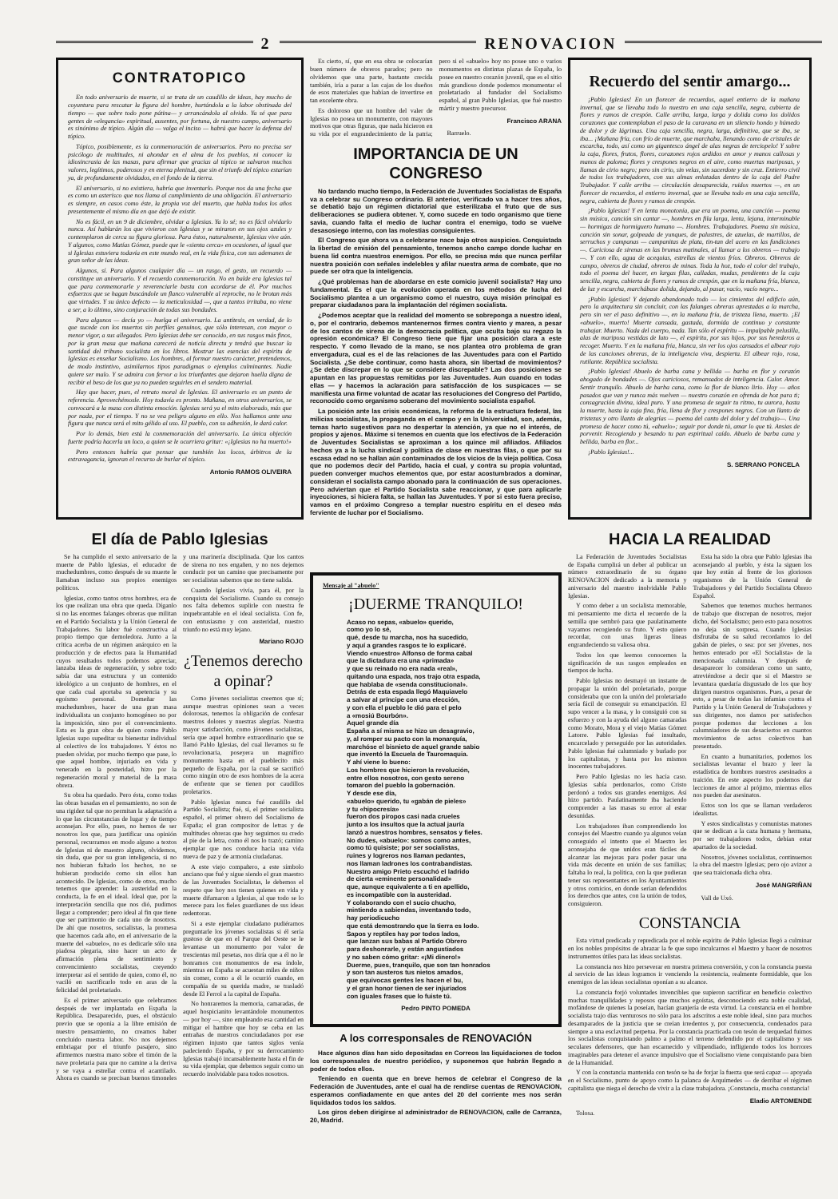2 RENOVACION
CONTRATOPICO
En todo aniversario de muerte, si se trata de un caudillo de ideas, hay mucho de coyuntura para rescatar la figura del hombre, hurtándola a la labor obstinada del tiempo — que sobre todo pone pátina— y arrancándola al olvido. Ya sé que para gentes de «elegancia» espiritual, ausentes, por fortuna, de nuestro campo, aniversario es sinónimo de tópico. Algún día — valga el inciso — habrá que hacer la defensa del tópico.
Tópico, posiblemente, es la conmemoración de aniversarios. Pero no precisa ser psicólogo de multitudes, ni ahondar en el alma de los pueblos, ni conocer la idiosincrasia de las masas, para afirmar que gracias al tópico se salvaron muchos valores, legítimos, poderosos y en eterna plenitud, que sin el triunfo del tópico estarían ya, de profundamente olvidados, en el fondo de la tierra.
El aniversario, si no existiera, habría que inventarlo. Porque nos da una fecha que es como un asterisco que nos llama al cumplimiento de una obligación. El aniversario es siempre, en casos como éste, la propia voz del muerto, que habla todos los años presentemente el mismo día en que dejó de existir.
No es fácil, en un 9 de diciembre, olvidar a Iglesias. Ya lo sé; no es fácil olvidarlo nunca. Así hablarán los que vivieron con Iglesias y se miraron en sus ojos azules y contemplaron de cerca su figura gloriosa. Para éstos, naturalmente, Iglesias vive aún. Y algunos, como Matías Gómez, puede que le «sienta cerca» en ocasiones, al igual que si Iglesias estuviera todavía en este mundo real, en la vida física, con sus ademanes de gran señor de las ideas.
Algunos, sí. Para algunos cualquier día — un rasgo, el gesto, un recuerdo — constituye un aniversario. Y el recuerdo conmemoración. No en balde era Iglesias tal que para conmemorarle y reverenciarle basta con acordarse de él. Por muchos esfuerzos que se hagan buscándole un flanco vulnerable al reproche, no le brotan más que virtudes. Y su único defecto — la meticulosidad —, que a tantos irritaba, no viene a ser, a lo último, sino conjuración de todas sus bondades.
Para algunos — decía yo — huelga el aniversario. La antítesis, en verdad, de lo que sucede con los muertos sin perfiles genuinos, que sólo interesan, con mayor o menor vigor, a sus allegados. Pero Iglesias debe ser conocido, en sus rasgos más finos, por la gran masa que mañana carecerá de noticia directa y tendrá que buscar la santidad del tribuno socialista en los libros. Mostrar las esencias del espíritu de Iglesias es enseñar Socialismo. Los hombres, al formar nuestro carácter, pretendemos, de modo instintivo, asimilarnos tipos paradigmas o ejemplos culminantes. Nadie quiere ser malo. Y se admira con fervor a los triunfantes que dejaron huella digna de recibir el beso de los que ya no pueden seguirles en el sendero material.
Hay que hacer, pues, el retrato moral de Iglesias. El aniversario es un punto de referencia. Aprovechémosle. Hoy todavía es pronto. Mañana, en otros aniversarios, se convocará a la masa con distinta emoción. Iglesias será ya el mito elaborado, más que por nada, por el tiempo. Y no se vea peligro alguno en ello. Nos hallamos ante una figura que nunca será el mito gélido al uso. El pueblo, con su adhesión, le dará calor.
Por lo demás, bien está la conmemoración del aniversario. La única objeción fuerte podría hacerla un loco, a quien se le ocurriera gritar: «¡Iglesias no ha muerto!»
Pero entonces habría que pensar que también los locos, árbitros de la extravagancia, ignoran el recurso de burlar el tópico.
Antonio RAMOS OLIVEIRA
Es cierto, sí, que en esa obra se colocarían buen número de obreros parados; pero no olvidemos que una parte, bastante crecida también, iría a parar a las cajas de los dueños de esos materiales que habían de invertirse en tan excelente obra.
Es doloroso que un hombre del valer de Iglesias no posea un monumento, con mayores motivos que otras figuras, que nada hicieron en su vida por el engrandecimiento de la patria; pero si el «abuelo» hoy no posee uno o varios monumentos en distintas plazas de España, lo posee en nuestro corazón juvenil, que es el sitio más grandioso donde podemos monumentar el proletariado al fundador del Socialismo español, al gran Pablo Iglesias, que fué nuestro mártir y nuestro precursor.
Francisco ARANA
Barruelo.
IMPORTANCIA DE UN CONGRESO
No tardando mucho tiempo, la Federación de Juventudes Socialistas de España va a celebrar su Congreso ordinario. El anterior, verificado va a hacer tres años, se debatió bajo un régimen dictatorial que esterilizaba el fruto que de sus deliberaciones se pudiera obtener. Y, como sucede en todo organismo que tiene savia, cuando falta el medio de luchar contra el enemigo, todo se vuelve desasosiego interno, con las molestias consiguientes.
El Congreso que ahora va a celebrarse nace bajo otros auspicios. Conquistada la libertad de emisión del pensamiento, tenemos ancho campo donde luchar en buena lid contra nuestros enemigos. Por ello, se precisa más que nunca perfilar nuestra posición con señales indelebles y afilar nuestra arma de combate, que no puede ser otra que la inteligencia.
¿Qué problemas han de abordarse en este comicio juvenil socialista? Hay uno fundamental. Es el que la evolución operada en los métodos de lucha del Socialismo plantea a un organismo como el nuestro, cuya misión principal es preparar ciudadanos para la implantación del régimen socialista.
¿Podemos aceptar que la realidad del momento se sobreponga a nuestro ideal, o, por el contrario, debemos mantenernos firmes contra viento y marea, a pesar de los cantos de sirena de la democracia política, que oculta bajo su regazo la opresión económica? El Congreso tiene que fijar una posición clara a este respecto. Y como llevado de la mano, se nos plantea otro problema de gran envergadura, cual es el de las relaciones de las Juventudes para con el Partido Socialista. ¿Se debe continuar, como hasta ahora, sin libertad de movimientos? ¿Se debe discrepar en lo que se considere discrepable? Las dos posiciones se apuntan en las propuestas remitidas por las Juventudes. Aun cuando en todas ellas — y hacemos la aclaración para satisfacción de los suspicaces — se manifiesta una firme voluntad de acatar las resoluciones del Congreso del Partido, reconocido como organismo soberano del movimiento socialista español.
La posición ante las crisis económicas, la reforma de la estructura federal, las milicias socialistas, la propaganda en el campo y en la Universidad, son, además, temas harto sugestivos para no despertar la atención, ya que no el interés, de propios y ajenos. Máxime si tenemos en cuenta que los efectivos de la Federación de Juventudes Socialistas se aproximan a los quince mil afiliados. Afiliados hechos ya a la lucha sindical y política de clase en nuestras filas, o que por su escasa edad no se hallan aún contaminados de los vicios de la vieja política. Cosa que no podemos decir del Partido, hacia el cual, y contra su propia voluntad, pueden converger muchos elementos que, por estar acostumbrados a dominar, consideran el socialista campo abonado para la continuación de sus operaciones. Pero adviertan que el Partido Socialista sabe reaccionar, y que para aplicarle inyecciones, si hiciera falta, se hallan las Juventudes. Y por si esto fuera preciso, vamos en el próximo Congreso a templar nuestro espíritu en el deseo más ferviente de luchar por el Socialismo.
Recuerdo del sentir amargo...
¡Pablo Iglesias! En un florecer de recuerdos, aquel entierro de la mañana invernal, que se llevaba todo lo nuestro en una caja sencilla, negra, cubierta de flores y ramos de crespón. Calle arriba, larga, larga y dolida como los dolidos corazones que contemplaban el paso de la caravana en un silencio hondo y húmedo de dolor y de lágrimas. Una caja sencilla, negra, larga, definitiva, que se iba, se iba... ¡Mañana fría, con frío de muerte, que marchaba, llenando como de cristales de escarcha, todo, así como un gigantesco ángel de alas negras de terciopelo! Y sobre la caja, flores, frutos, flores, corazones rojos ardidos en amor y manos callosas y manos de paloma; flores y crespones negros en el aire, como muertas mariposas, y llamas de cirio negro; pero sin cirio, sin velas, sin sacerdote y sin cruz. Entierro civil de todos los trabajadores, con sus almas enlutadas dentro de la caja del Padre Trabajador. Y calle arriba — circulación desaparecida, ruidos muertos —, en un florecer de recuerdos, el entierro invernal, que se llevaba todo en una caja sencilla, negra, cubierta de flores y ramos de crespón.
¡Pablo Iglesias! Y en lenta monotonía, que era un poema, una canción — poema sin música, canción sin cantar —, hombres en fila larga, lenta, lejana, interminable — hormigas de hormiguero humano —. Hombres. Trabajadores. Poema sin música, canción sin sonar, golpeada de yunques, de palustres, de azuelas, de martillos, de serruchos y campanas — campanitas de plata, tin-tan del acero en las fundiciones —. Cariciosa de sirenas en las brumas matinales, al llamar a los obreros — trabajo —. Y con ello, agua de acequias, estrellas de vientos fríos. Obreros. Obreros de campo, obreros de ciudad, obreros de minas. Toda la hoz, todo el color del trabajo, todo el poema del hacer, en largas filas, calladas, mudas, pendientes de la caja sencilla, negra, cubierta de flores y ramos de crespón, que en la mañana fría, blanca, de luz y escarcha, marchábase dolida, dejando, al pasar, vacío, vacío negro...
¡Pablo Iglesias! Y dejando abandonado todo — los cimientos del edificio aún, pero la arquitectura sin concluir, con las falanges obreras aprestadas a la marcha, pero sin ver el paso definitivo —, en la mañana fría, de tristeza llena, muerto. ¡El «abuelo», muerto! Muerte cansada, gastada, dormida de continuo y constante trabajar. Muerto. Nada del cuerpo, nada. Tan sólo el espíritu — impalpable pelusilla, alas de mariposa vestidas de luto —, el espíritu, por sus hijos, por sus herederos a recoger. Muerto. Y en la mañana fría, blanca, sin ver los ojos cansados el albear rojo de las canciones obreras, de la inteligencia viva, despierta. El albear rojo, rosa, rutilante. República socialista.
¡Pablo Iglesias! Abuelo de barba cana y bellida — barba en flor y corazón ahogado de bondades —. Ojos cariciosos, remansados de inteligencia. Calor. Amor. Sentir tranquilo. Abuelo de barba cana, como la flor de blanco lirio. Hoy — años pasados que van y nunca más vuelven — nuestro corazón en ofrenda de hoz para ti; consagración divina, ideal puro. Y una promesa de seguir tu ritmo, tu aurora, hasta la muerte, hasta la caja fina, fría, llena de flor y crespones negros. Con un llanto de tristezas y otro llanto de alegrías — poema del canto del dolor y del trabajo—. Una promesa de hacer como tú, «abuelo»; seguir por donde tú, amar lo que tú. Ansias de porvenir. Recogiendo y besando tu pan espiritual caído. Abuelo de barba cana y bellida, barba en flor...
¡Pablo Iglesias!...
S. SERRANO PONCELA
El día de Pablo Iglesias
Se ha cumplido el sexto aniversario de la muerte de Pablo Iglesias, el educador de muchedumbres, como después de su muerte le llamaban incluso sus propios enemigos políticos.
Iglesias, como tantos otros hombres, era de los que realizan una obra que queda. Díganlo si no las enormes falanges obreras que militan en el Partido Socialista y la Unión General de Trabajadores. Su labor fué constructiva al propio tiempo que demoledora. Junto a la crítica acerba de un régimen anárquico en la producción y de efectos para la Humanidad cuyos resultados todos podemos apreciar, lanzaba ideas de regeneración, y sobre todo sabía dar una estructura y un contenido ideológico a un conjunto de hombres, en el que cada cual aportaba su apetencia y su egoísmo personal. Domeñar las muchedumbres, hacer de una gran masa individualista un conjunto homogéneo no por la imposición, sino por el convencimiento. Esta es la gran obra de quien como Pablo Iglesias supo supeditar su bienestar individual al colectivo de los trabajadores. Y éstos no pueden olvidar, por mucho tiempo que pase, lo que aquel hombre, injuriado en vida y venerado en la posteridad, hizo por la regeneración moral y material de la masa obrera.
Su obra ha quedado. Pero ésta, como todas las obras basadas en el pensamiento, no son de una rigidez tal que no permitan la adaptación a lo que las circunstancias de lugar y de tiempo aconsejan. Por ello, pues, no hemos de ser nosotros los que, para justificar una opinión personal, recurramos en modo alguno a textos de Iglesias ni de maestro alguno, olvidemos, sin duda, que por su gran inteligencia, si no nos hubieran faltado los hechos, no se hubieran producido como sin ellos han acontecido. De Iglesias, como de otros, mucho tenemos que aprender: la austeridad en la conducta, la fe en el ideal. Ideal que, por la interpretación sencilla que nos dió, pudimos llegar a comprender; pero ideal al fin que tiene que ser patrimonio de cada uno de nosotros. De ahí que nosotros, socialistas, la promesa que hacemos cada año, en el aniversario de la muerte del «abuelo», no es dedicarle sólo una piadosa plegaria, sino hacer un acto de afirmación plena de sentimiento y convencimiento socialistas, creyendo interpretar así el sentido de quien, como él, no vaciló en sacrificarlo todo en aras de la felicidad del proletariado.
Es el primer aniversario que celebramos después de ver implantada en España la República. Desaparecido, pues, el obstáculo previo que se oponía a la libre emisión de nuestro pensamiento, no creamos haber concluído nuestra labor. No nos dejemos embriagar por el triunfo pasajero, sino afirmemos nuestra mano sobre el timón de la nave proletaria para que no camine a la deriva y se vaya a estrellar contra el acantilado. Ahora es cuando se precisan buenos timoneles y una marinería disciplinada. Que los cantos de sirena no nos engañen, y no nos dejemos conducir por un camino que precisamente por ser socialistas sabemos que no tiene salida.
Cuando Iglesias vivía, para él, por la conquista del Socialismo. Cuando su consejo nos falta debemos suplirle con nuestra fe inquebrantable en el ideal socialista. Con fe, con entusiasmo y con austeridad, nuestro triunfo no está muy lejano.
Mariano ROJO
¿Tenemos derecho a opinar?
Como jóvenes socialistas creemos que sí; aunque nuestras opiniones sean a veces dolorosas, tenemos la obligación de confesar nuestros dolores y nuestras alegrías. Nuestra mayor satisfacción, como jóvenes socialistas, sería que aquel hombre extraordinario que se llamó Pablo Iglesias, del cual llevamos su fe revolucionaria, poseyera un magnífico monumento hasta en el pueblecito más pequeño de España, por la cual se sacrificó como ningún otro de esos hombres de la acera de enfrente que se tienen por caudillos proletarios.
Pablo Iglesias nunca fué caudillo del Partido Socialista; fué, sí, el primer socialista español, el primer obrero del Socialismo de España; el gran compositor de letras y de multitudes obreras que hoy seguimos su credo al pie de la letra, como él nos lo trazó; camino ejemplar que nos conduce hacia una vida nueva de paz y de armonía ciudadanas.
A este viejo compañero, a este símbolo anciano que fué y sigue siendo el gran maestro de las Juventudes Socialistas, le debemos el respeto que hoy nos tienen quienes en vida y muerte difamaron a Iglesias, al que todo se lo merece para los fieles guardianes de sus ideas redentoras.
Si a este ejemplar ciudadano pudiéramos preguntarle los jóvenes socialistas si él sería gustoso de que en el Parque del Oeste se le levantase un monumento por valor de trescientas mil pesetas, nos diría que a él no le honramos con monumentos de esa índole, mientras en España se acuestan miles de niños sin comer, como a él le ocurrió cuando, en compañía de su querida madre, se trasladó desde El Ferrol a la capital de España.
No honraremos la memoria, camaradas, de aquel hospicianito levantándole monumentos — por hoy —, sino empleando esa cantidad en mitigar el hambre que hoy se ceba en las entrañas de nuestros conciudadanos por ese régimen injusto que tantos siglos venía padeciendo España, y por su derrocamiento Iglesias trabajó incansablemente hasta el fin de su vida ejemplar, que debemos seguir como un recuerdo inolvidable para todos nosotros.
Mensaje al "abuelo"
¡DUERME TRANQUILO!
Acaso no sepas, «abuelo» querido, como yo lo sé, qué, desde tu marcha, nos ha sucedido, y aquí a grandes rasgos te lo explicaré. Viendo «nuestro» Alfonso de forma cabal que la dictadura era una «primada» y que su reinado no era nada «real», quitando una espada, nos trajo otra espada, que hablaba de «senda constitucional». Detrás de esta espada llegó Maquiavelo a salvar al príncipe con una elección, y con ella el pueblo le dió para el pelo a «mosiú Bourbón». Aquel grande día España a sí misma se hizo un desagravio, y, al romper su pacto con la monarquía, marchóse el bisnieto de aquel grande sabio que inventó la Escuela de Tauromaquia. Y ahí viene lo bueno: Los hombres que hicieron la revolución, entre ellos nosotros, con gesto sereno tomaron del pueblo la gobernación. Y desde ese día, «abuelo» querido, tu «gabán de pieles» y tu «hipocresía» fueron dos piropos casi nada crueles junto a los insultos que la actual jauría lanzó a nuestros hombres, sensatos y fieles. No dudes, «abuelo»: somos como antes, como tú quisiste; por ser socialistas, ruines y logreros nos llaman pedantes, nos llaman ladrones los contrabandistas. Nuestro amigo Prieto escuchó el ladrido de cierta «eminente personalidad» que, aunque equivalente a ti en apellido, es incompatible con la austeridad. Y colaborando con el sucio chucho, mintiendo a sabiendas, inventando todo, hay periodicucho que está demostrando que la tierra es lodo. Sapos y reptiles hay por todos lados, que lanzan sus babas al Partido Obrero para deshonrarle, y están angustiados y no saben cómo gritar: «¡Mi dinero!» Duerme, pues, tranquilo, que son tan honrados y son tan austeros tus nietos amados, que equivocas gentes les hacen el bu, y el gran honor tienen de ser injuriados con iguales frases que lo fuiste tú.
Pedro PINTO POMEDA
A los corresponsales de RENOVACIÓN
Hace algunos días han sido depositadas en Correos las liquidaciones de todos los corresponsales de nuestro periódico, y suponemos que habrán llegado a poder de todos ellos.
Teniendo en cuenta que en breve hemos de celebrar el Congreso de la Federación de Juventudes, ante el cual ha de rendirse cuentas de RENOVACION, esperamos confiadamente en que antes del 20 del corriente mes nos serán liquidados todos los saldos.
Los giros deben dirigirse al administrador de RENOVACION, calle de Carranza, 20, Madrid.
HACIA LA REALIDAD
La Federación de Juventudes Socialistas de España cumplirá un deber al publicar un número extraordinario de su órgano RENOVACION dedicado a la memoria y aniversario del maestro inolvidable Pablo Iglesias.
Y como deber a un socialista memorable, mi pensamiento me dicta el recuerdo de la semilla que sembró para que paulatinamente vayamos recogiendo su fruto. Y esto quiero recordar, con unas ligeras líneas engrandeciendo su valiosa obra.
Todos los que leemos conocemos la significación de sus rasgos empleados en tiempos de lucha.
Pablo Iglesias no desmayó un instante de propagar la unión del proletariado, porque consideraba que con la unión del proletariado sería fácil de conseguir su emancipación. El supo vencer a la masa, y lo consiguió con su esfuerzo y con la ayuda del alguno camaradas como Morato, Mora y el viejo Matías Gómez Latorre. Pablo Iglesias fué insultado, encarcelado y perseguido por las autoridades. Pablo Iglesias fué calumniado y burlado por los capitalistas, y hasta por los mismos inocentes trabajadores.
Pero Pablo Iglesias no les hacía caso. Iglesias sabía perdonarlos, como Cristo perdonó a todos sus grandes enemigos. Así hizo partido. Paulatinamente iba haciendo comprender a las masas su error al estar desunidas.
Los trabajadores iban comprendiendo los consejos del Maestro cuando ya algunos veían conseguido el intento que el Maestro les aconsejaba de que unidos eran fáciles de alcanzar las mejoras para poder pasar una vida más decente en unión de sus familias; faltaba lo real, la política, con la que pudieran tener sus representantes en los Ayuntamientos y otros comicios, en donde serían defendidos los derechos que antes, con la unión de todos, consiguieron.
Esta ha sido la obra que Pablo Iglesias iba aconsejando al pueblo, y ésta la siguen los que hoy están al frente de los gloriosos organismos de la Unión General de Trabajadores y del Partido Socialista Obrero Español.
Sabemos que tenemos muchos hermanos de trabajo que discrepan de nosotros, mejor dicho, del Socialismo; pero esto para nosotros no deja sin sorpresa. Cuando Iglesias disfrutaba de su salud recordamos lo del gabán de pieles, o sea: por ser jóvenes, nos hemos enterado por «El Socialista» de la mencionada calumnia. Y después de desaparecer lo consideran como un santo, atreviéndose a decir que si el Maestro se levantara quedaría disgustado de los que hoy dirigen nuestros organismos. Pues, a pesar de esto, a pesar de todas las infamias contra el Partido y la Unión General de Trabajadores y sus dirigentes, nos damos por satisfechos porque podemos dar lecciones a los calumniadores de sus desaciertos en cuantos movimientos de actos colectivos han presentado.
En cuanto a humanitarios, podemos los socialistas levantar el brazo y leer la estadística de hombres nuestros asesinados a traición. En este aspecto los podemos dar lecciones de amor al prójimo, mientras ellos nos pueden dar asesinatos.
Estos son los que se llaman verdaderos idealistas.
Y estos sindicalistas y comunistas matones que se dedican a la caza humana y hermana, por ser trabajadores todos, debían estar apartados de la sociedad.
Nosotros, jóvenes socialistas, continuemos la obra del maestro Iglesias; pero ojo avizor a que sea traicionada dicha obra.
José MANGRIÑAN
Vall de Uxó.
CONSTANCIA
Esta virtud predicada y repredicada por el noble espíritu de Pablo Iglesias llegó a culminar en los nobles propósitos de abrazar la fe que supo inculcarnos el Maestro y hacer de nosotros instrumentos útiles para las ideas socialistas.
La constancia nos hizo perseverar en nuestra primera conversión, y con la constancia puesta al servicio de las ideas logramos ir venciendo la resistencia, realmente formidable, que los enemigos de las ideas socialistas oponían a su alcance.
La constancia forjó voluntades invencibles que supieron sacrificar en beneficio colectivo muchas tranquilidades y reposos que muchos egoístas, desconociendo esta noble cualidad, mofándose de quienes la poseían, hacían granjería de esta virtud. La constancia en el hombre socialista trajo días venturosos no sólo para los adscritos a este noble ideal, sino para muchos desamparados de la justicia que se creían irredentos y, por consecuencia, condenados para siempre a una esclavitud perpetua. Por la constancia practicada con tesón de terquedad fuimos los socialistas conquistando palmo a palmo el terreno defendido por el capitalismo y sus seculares defensores, que han escarnecido y vilipendiado, infligiendo todos los horrores imaginables para detener el avance impulsivo que el Socialismo viene conquistando para bien de la Humanidad.
Y con la constancia mantenida con tesón se ha de forjar la fuerza que será capaz — apoyada en el Socialismo, punto de apoyo como la palanca de Arquímedes — de derribar el régimen capitalista que niega el derecho de vivir a la clase trabajadora. ¡Constancia, mucha constancia!
Eladio ARTOMENDE
Tolosa.